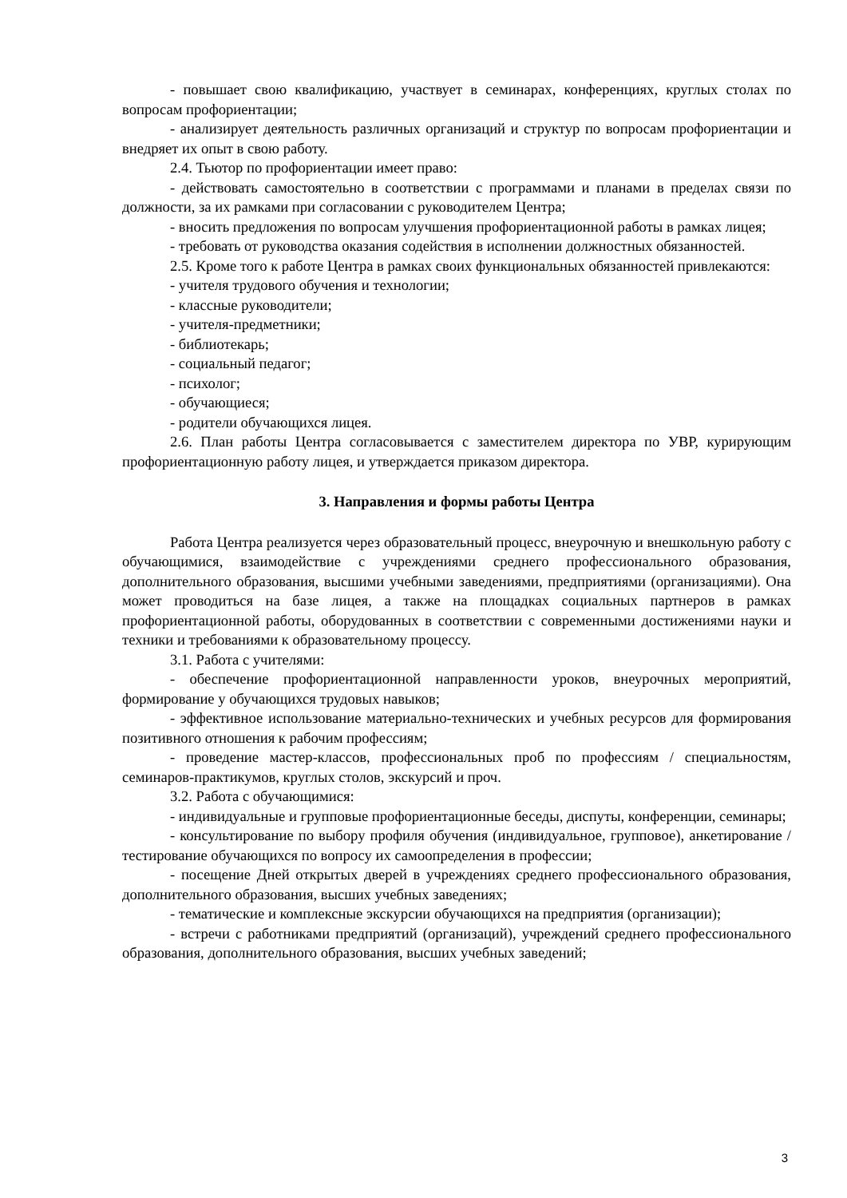- повышает свою квалификацию, участвует в семинарах, конференциях, круглых столах по вопросам профориентации;
- анализирует деятельность различных организаций и структур по вопросам профориентации и внедряет их опыт в свою работу.
2.4. Тьютор по профориентации имеет право:
- действовать самостоятельно в соответствии с программами и планами в пределах связи по должности, за их рамками при согласовании с руководителем Центра;
- вносить предложения по вопросам улучшения профориентационной работы в рамках лицея;
- требовать от руководства оказания содействия в исполнении должностных обязанностей.
2.5. Кроме того к работе Центра в рамках своих функциональных обязанностей привлекаются:
- учителя трудового обучения и технологии;
- классные руководители;
- учителя-предметники;
- библиотекарь;
- социальный педагог;
- психолог;
- обучающиеся;
- родители обучающихся лицея.
2.6. План работы Центра согласовывается с заместителем директора по УВР, курирующим профориентационную работу лицея, и утверждается приказом директора.
3. Направления и формы работы Центра
Работа Центра реализуется через образовательный процесс, внеурочную и внешкольную работу с обучающимися, взаимодействие с учреждениями среднего профессионального образования, дополнительного образования, высшими учебными заведениями, предприятиями (организациями). Она может проводиться на базе лицея, а также на площадках социальных партнеров в рамках профориентационной работы, оборудованных в соответствии с современными достижениями науки и техники и требованиями к образовательному процессу.
3.1. Работа с учителями:
- обеспечение профориентационной направленности уроков, внеурочных мероприятий, формирование у обучающихся трудовых навыков;
- эффективное использование материально-технических и учебных ресурсов для формирования позитивного отношения к рабочим профессиям;
- проведение мастер-классов, профессиональных проб по профессиям / специальностям, семинаров-практикумов, круглых столов, экскурсий и проч.
3.2. Работа с обучающимися:
- индивидуальные и групповые профориентационные беседы, диспуты, конференции, семинары;
- консультирование по выбору профиля обучения (индивидуальное, групповое), анкетирование / тестирование обучающихся по вопросу их самоопределения в профессии;
- посещение Дней открытых дверей в учреждениях среднего профессионального образования, дополнительного образования, высших учебных заведениях;
- тематические и комплексные экскурсии обучающихся на предприятия (организации);
- встречи с работниками предприятий (организаций), учреждений среднего профессионального образования, дополнительного образования, высших учебных заведений;
3